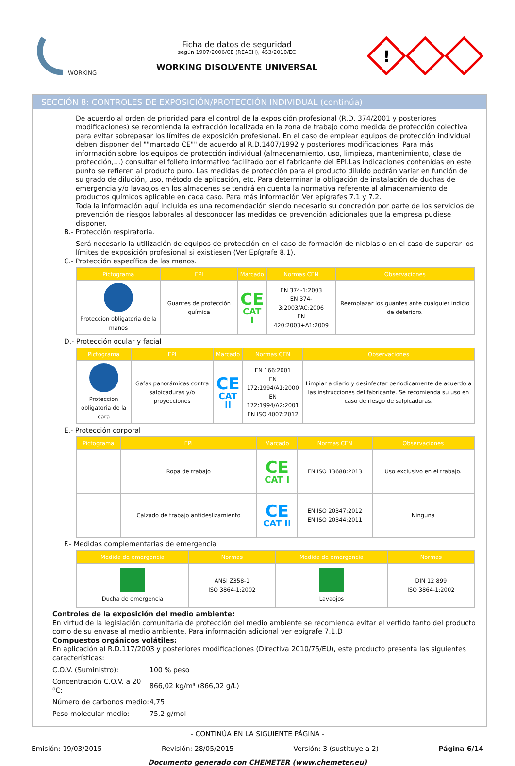WORKING
Ficha de datos de seguridad
según 1907/2006/CE (REACH), 453/2010/EC
WORKING DISOLVENTE UNIVERSAL
!
SECCIÓN 8: CONTROLES DE EXPOSICIÓN/PROTECCIÓN INDIVIDUAL (continúa)
De acuerdo al orden de prioridad para el control de la exposición profesional (R.D. 374/2001 y posteriores modificaciones) se recomienda la extracción localizada en la zona de trabajo como medida de protección colectiva para evitar sobrepasar los límites de exposición profesional. En el caso de emplear equipos de protección individual deben disponer del ""marcado CE"" de acuerdo al R.D.1407/1992 y posteriores modificaciones. Para más información sobre los equipos de protección individual (almacenamiento, uso, limpieza, mantenimiento, clase de protección,…) consultar el folleto informativo facilitado por el fabricante del EPI.Las indicaciones contenidas en este punto se refieren al producto puro. Las medidas de protección para el producto diluido podrán variar en función de su grado de dilución, uso, método de aplicación, etc. Para determinar la obligación de instalación de duchas de emergencia y/o lavaojos en los almacenes se tendrá en cuenta la normativa referente al almacenamiento de productos químicos aplicable en cada caso. Para más información Ver epígrafes 7.1 y 7.2.
Toda la información aquí incluida es una recomendación siendo necesario su concreción por parte de los servicios de prevención de riesgos laborales al desconocer las medidas de prevención adicionales que la empresa pudiese disponer.
B.- Protección respiratoria.
Será necesario la utilización de equipos de protección en el caso de formación de nieblas o en el caso de superar los límites de exposición profesional si existiesen (Ver Epígrafe 8.1).
C.- Protección específica de las manos.
| Pictograma | EPI | Marcado | Normas CEN | Observaciones |
| --- | --- | --- | --- | --- |
| Proteccion obligatoria de la manos | Guantes de protección química | CE CAT I | EN 374-1:2003 EN 374-3:2003/AC:2006 EN 420:2003+A1:2009 | Reemplazar los guantes ante cualquier indicio de deterioro. |
D.- Protección ocular y facial
| Pictograma | EPI | Marcado | Normas CEN | Observaciones |
| --- | --- | --- | --- | --- |
| Proteccion obligatoria de la cara | Gafas panorámicas contra salpicaduras y/o proyecciones | CE CAT II | EN 166:2001 EN 172:1994/A1:2000 EN 172:1994/A2:2001 EN ISO 4007:2012 | Limpiar a diario y desinfectar periodicamente de acuerdo a las instrucciones del fabricante. Se recomienda su uso en caso de riesgo de salpicaduras. |
E.- Protección corporal
| Pictograma | EPI | Marcado | Normas CEN | Observaciones |
| --- | --- | --- | --- | --- |
| | Ropa de trabajo | CE CAT I | EN ISO 13688:2013 | Uso exclusivo en el trabajo. |
| | Calzado de trabajo antideslizamiento | CE CAT II | EN ISO 20347:2012 EN ISO 20344:2011 | Ninguna |
F.- Medidas complementarias de emergencia
| Medida de emergencia | Normas | Medida de emergencia | Normas |
| --- | --- | --- | --- |
| Ducha de emergencia | ANSI Z358-1 ISO 3864-1:2002 | Lavaojos | DIN 12 899 ISO 3864-1:2002 |
Controles de la exposición del medio ambiente:
En virtud de la legislación comunitaria de protección del medio ambiente se recomienda evitar el vertido tanto del producto como de su envase al medio ambiente. Para información adicional ver epígrafe 7.1.D
Compuestos orgánicos volátiles:
En aplicación al R.D.117/2003 y posteriores modificaciones (Directiva 2010/75/EU), este producto presenta las siguientes características:
| C.O.V. (Suministro): | 100 % peso |
| Concentración C.O.V. a 20 ºC: | 866,02 kg/m³ (866,02 g/L) |
| Número de carbonos medio: | 4,75 |
| Peso molecular medio: | 75,2 g/mol |
- CONTINÚA EN LA SIGUIENTE PÁGINA -
Emisión: 19/03/2015 Revisión: 28/05/2015 Versión: 3 (sustituye a 2) Página 6/14
Documento generado con CHEMETER (www.chemeter.eu)